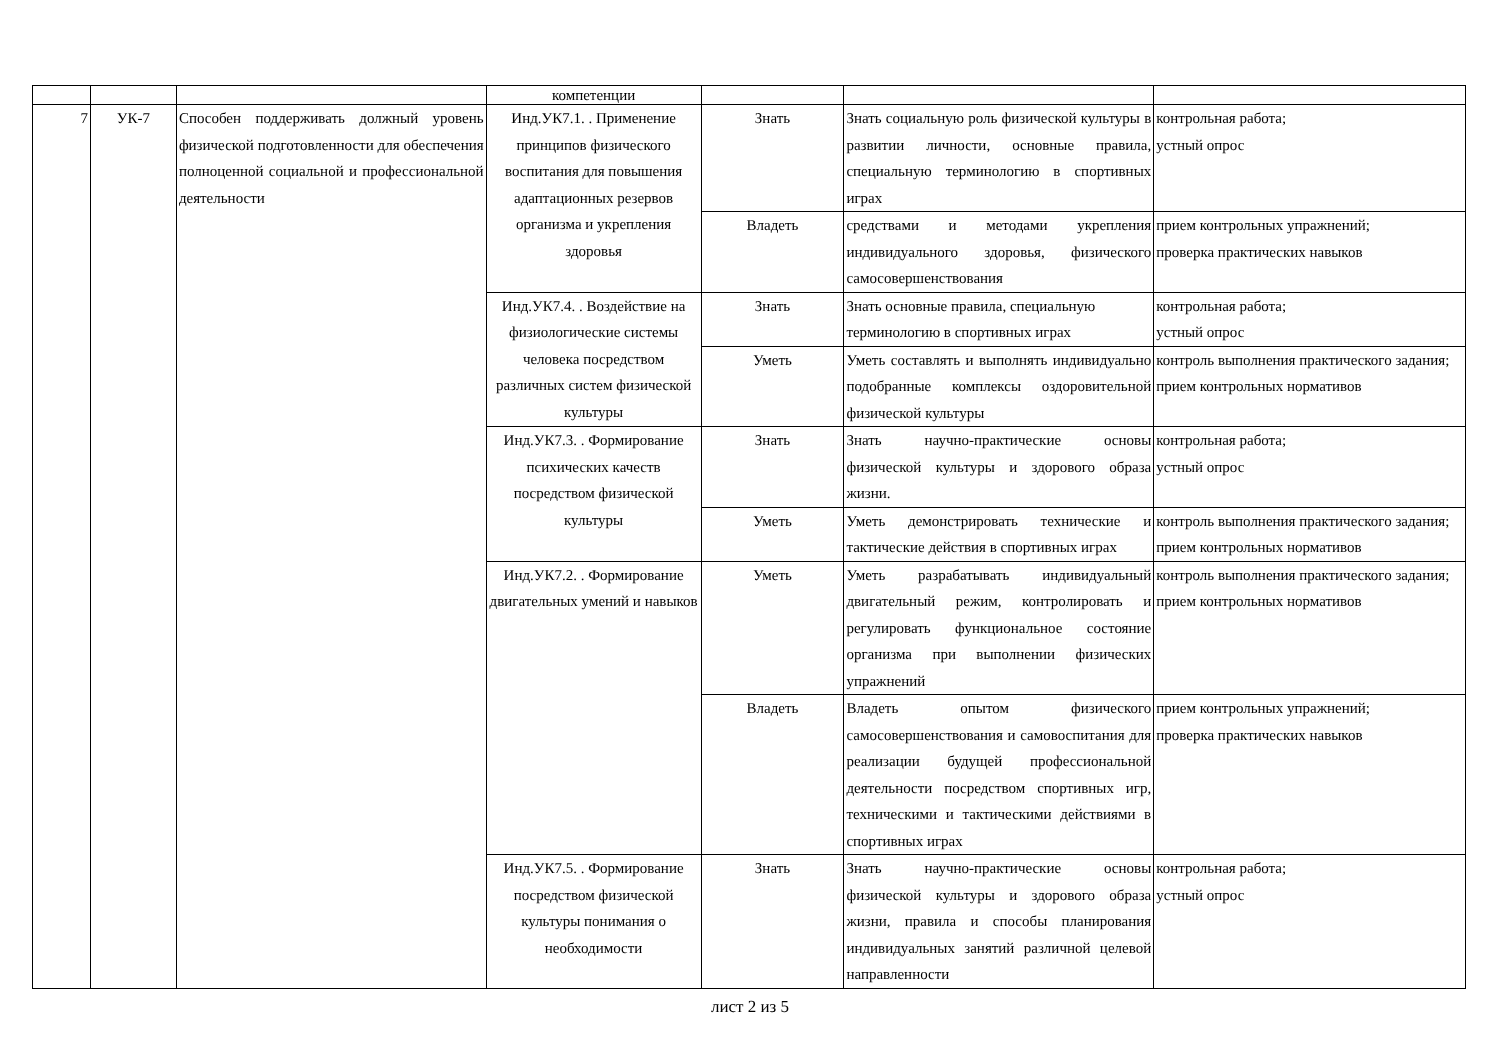| | | | компетенции | | | |
| 7 | УК-7 | Способен поддерживать должный уровень физической подготовленности для обеспечения полноценной социальной и профессиональной деятельности | Инд.УК7.1. . Применение принципов физического воспитания для повышения адаптационных резервов организма и укрепления здоровья | Знать | Знать социальную роль физической культуры в развитии личности, основные правила, специальную терминологию в спортивных играх | контрольная работа; устный опрос |
| | | | | Владеть | средствами и методами укрепления индивидуального здоровья, физического самосовершенствования | прием контрольных упражнений; проверка практических навыков |
| | | | Инд.УК7.4. . Воздействие на физиологические системы человека посредством различных систем физической культуры | Знать | Знать основные правила, специальную терминологию в спортивных играх | контрольная работа; устный опрос |
| | | | | Уметь | Уметь составлять и выполнять индивидуально подобранные комплексы оздоровительной физической культуры | контроль выполнения практического задания; прием контрольных нормативов |
| | | | Инд.УК7.3. . Формирование психических качеств посредством физической культуры | Знать | Знать научно-практические основы физической культуры и здорового образа жизни. | контрольная работа; устный опрос |
| | | | | Уметь | Уметь демонстрировать технические и тактические действия в спортивных играх | контроль выполнения практического задания; прием контрольных нормативов |
| | | | Инд.УК7.2. . Формирование двигательных умений и навыков | Уметь | Уметь разрабатывать индивидуальный двигательный режим, контролировать и регулировать функциональное состояние организма при выполнении физических упражнений | контроль выполнения практического задания; прием контрольных нормативов |
| | | | | Владеть | Владеть опытом физического самосовершенствования и самовоспитания для реализации будущей профессиональной деятельности посредством спортивных игр, техническими и тактическими действиями в спортивных играх | прием контрольных упражнений; проверка практических навыков |
| | | | Инд.УК7.5. . Формирование посредством физической культуры понимания о необходимости | Знать | Знать научно-практические основы физической культуры и здорового образа жизни, правила и способы планирования индивидуальных занятий различной целевой направленности | контрольная работа; устный опрос |
лист 2 из 5